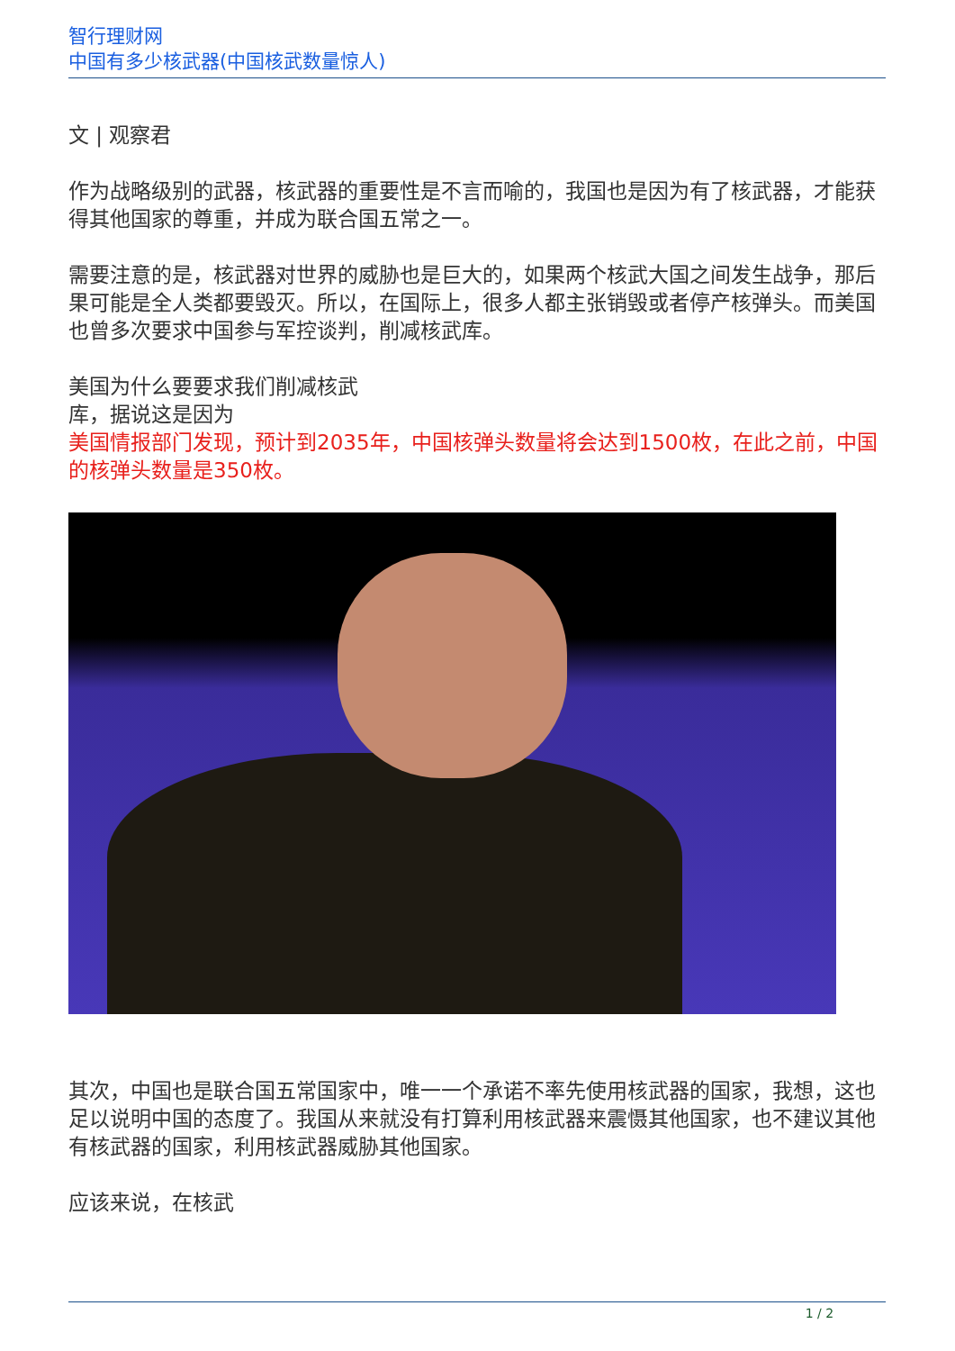智行理财网
中国有多少核武器(中国核武数量惊人)
文 | 观察君
作为战略级别的武器，核武器的重要性是不言而喻的，我国也是因为有了核武器，才能获得其他国家的尊重，并成为联合国五常之一。
需要注意的是，核武器对世界的威胁也是巨大的，如果两个核武大国之间发生战争，那后果可能是全人类都要毁灭。所以，在国际上，很多人都主张销毁或者停产核弹头。而美国也曾多次要求中国参与军控谈判，削减核武库。
美国为什么要要求我们削减核武
库，据说这是因为
美国情报部门发现，预计到2035年，中国核弹头数量将会达到1500枚，在此之前，中国的核弹头数量是350枚。
其次，中国也是联合国五常国家中，唯一一个承诺不率先使用核武器的国家，我想，这也足以说明中国的态度了。我国从来就没有打算利用核武器来震慑其他国家，也不建议其他有核武器的国家，利用核武器威胁其他国家。
应该来说，在核武
1 / 2